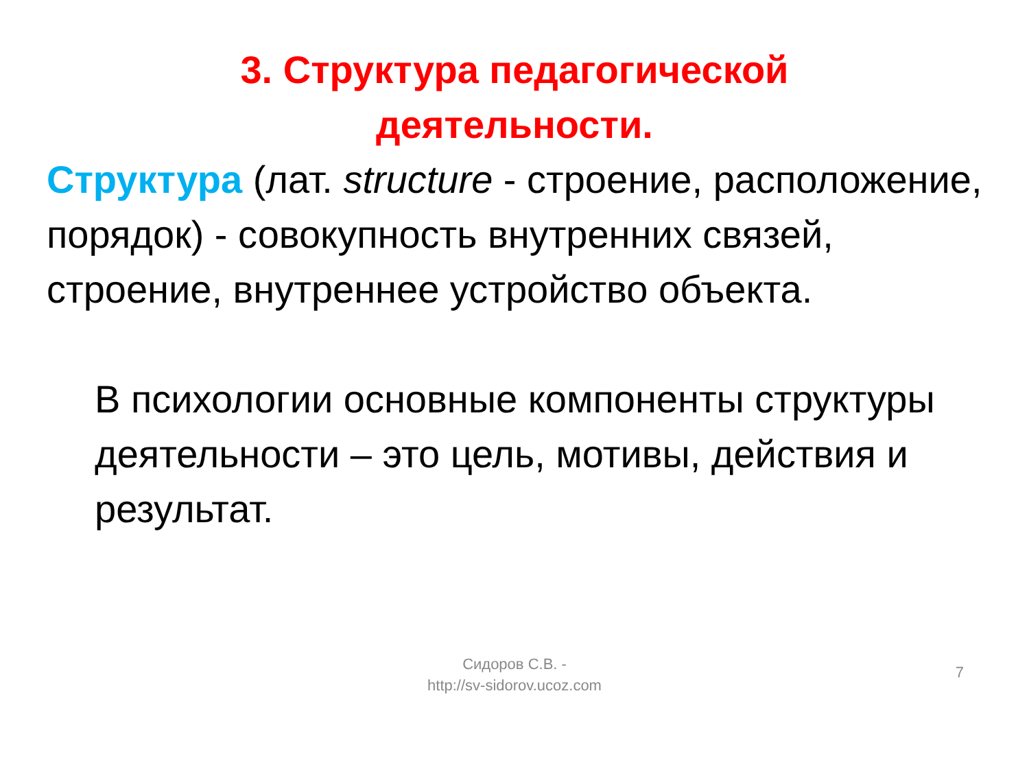3. Структура педагогической
деятельности.
Структура (лат. structure - строение, расположение, порядок) - совокупность внутренних связей, строение, внутреннее устройство объекта.
В психологии основные компоненты структуры деятельности – это цель, мотивы, действия и результат.
Сидоров С.В. -
http://sv-sidorov.ucoz.com
7